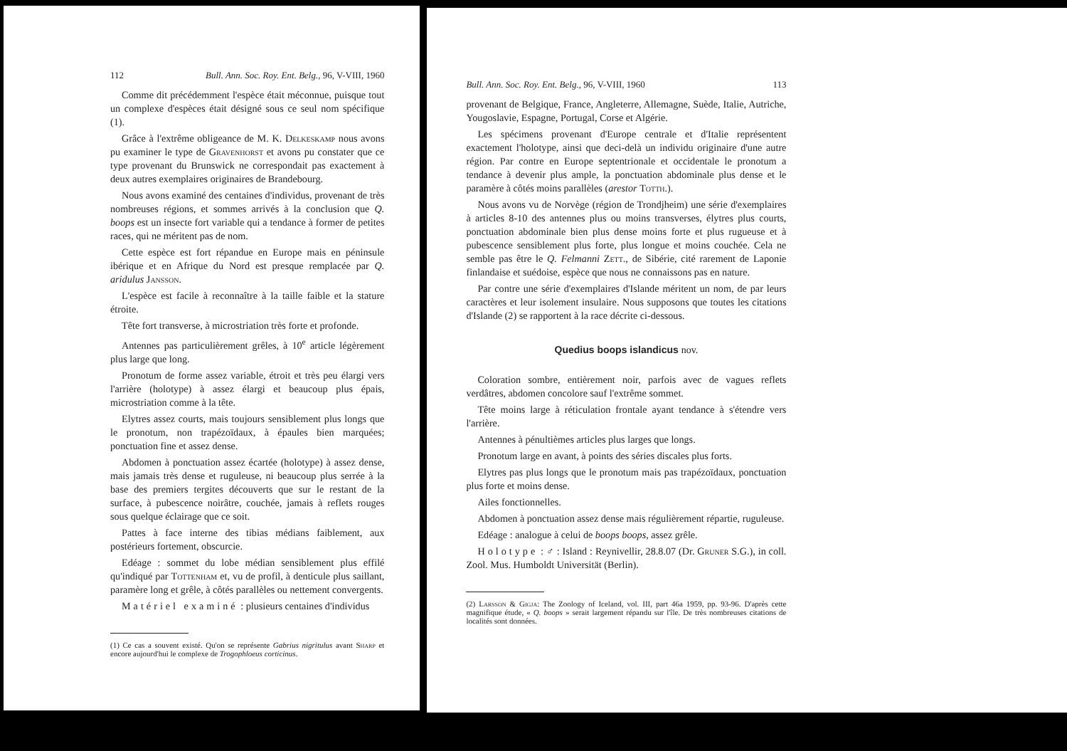112 Bull. Ann. Soc. Roy. Ent. Belg., 96, V-VIII, 1960
Comme dit précédemment l'espèce était méconnue, puisque tout un complexe d'espèces était désigné sous ce seul nom spécifique (1).
Grâce à l'extrême obligeance de M. K. Delkeskamp nous avons pu examiner le type de Gravenhorst et avons pu constater que ce type provenant du Brunswick ne correspondait pas exactement à deux autres exemplaires originaires de Brandebourg.
Nous avons examiné des centaines d'individus, provenant de très nombreuses régions, et sommes arrivés à la conclusion que Q. boops est un insecte fort variable qui a tendance à former de petites races, qui ne méritent pas de nom.
Cette espèce est fort répandue en Europe mais en péninsule ibérique et en Afrique du Nord est presque remplacée par Q. aridulus Jansson.
L'espèce est facile à reconnaître à la taille faible et la stature étroite.
Tête fort transverse, à microstriation très forte et profonde.
Antennes pas particulièrement grêles, à 10<sup>e</sup> article légèrement plus large que long.
Pronotum de forme assez variable, étroit et très peu élargi vers l'arrière (holotype) à assez élargi et beaucoup plus épais, microstriation comme à la tête.
Elytres assez courts, mais toujours sensiblement plus longs que le pronotum, non trapézoïdaux, à épaules bien marquées; ponctuation fine et assez dense.
Abdomen à ponctuation assez écartée (holotype) à assez dense, mais jamais très dense et ruguleuse, ni beaucoup plus serrée à la base des premiers tergites découverts que sur le restant de la surface, à pubescence noirâtre, couchée, jamais à reflets rouges sous quelque éclairage que ce soit.
Pattes à face interne des tibias médians faiblement, aux postérieurs fortement, obscurcie.
Edéage : sommet du lobe médian sensiblement plus effilé qu'indiqué par Tottenham et, vu de profil, à denticule plus saillant, paramère long et grêle, à côtés parallèles ou nettement convergents.
Matériel examiné : plusieurs centaines d'individus
(1) Ce cas a souvent existé. Qu'on se représente Gabrius nigritulus avant Sharp et encore aujourd'hui le complexe de Trogophloeus corticinus.
Bull. Ann. Soc. Roy. Ent. Belg., 96, V-VIII, 1960 113
provenant de Belgique, France, Angleterre, Allemagne, Suède, Italie, Autriche, Yougoslavie, Espagne, Portugal, Corse et Algérie.
Les spécimens provenant d'Europe centrale et d'Italie représentent exactement l'holotype, ainsi que deci-delà un individu originaire d'une autre région. Par contre en Europe septentrionale et occidentale le pronotum a tendance à devenir plus ample, la ponctuation abdominale plus dense et le paramère à côtés moins parallèles (arestor Totth.).
Nous avons vu de Norvège (région de Trondjheim) une série d'exemplaires à articles 8-10 des antennes plus ou moins transverses, élytres plus courts, ponctuation abdominale bien plus dense moins forte et plus rugueuse et à pubescence sensiblement plus forte, plus longue et moins couchée. Cela ne semble pas être le Q. Felmanni Zett., de Sibérie, cité rarement de Laponie finlandaise et suédoise, espèce que nous ne connaissons pas en nature.
Par contre une série d'exemplaires d'Islande méritent un nom, de par leurs caractères et leur isolement insulaire. Nous supposons que toutes les citations d'Islande (2) se rapportent à la race décrite ci-dessous.
Quedius boops islandicus nov.
Coloration sombre, entièrement noir, parfois avec de vagues reflets verdâtres, abdomen concolore sauf l'extrême sommet.
Tête moins large à réticulation frontale ayant tendance à s'étendre vers l'arrière.
Antennes à pénultièmes articles plus larges que longs.
Pronotum large en avant, à points des séries discales plus forts.
Elytres pas plus longs que le pronotum mais pas trapézoïdaux, ponctuation plus forte et moins dense.
Ailes fonctionnelles.
Abdomen à ponctuation assez dense mais régulièrement répartie, ruguleuse.
Edéage : analogue à celui de boops boops, assez grêle.
Holotype : ♂ : Island : Reynivellir, 28.8.07 (Dr. Gruner S.G.), in coll. Zool. Mus. Humboldt Universität (Berlin).
(2) Larsson & Gigja: The Zoology of Iceland, vol. III, part 46a 1959, pp. 93-96. D'après cette magnifique étude, « Q. boops » serait largement répandu sur l'île. De très nombreuses citations de localités sont données.